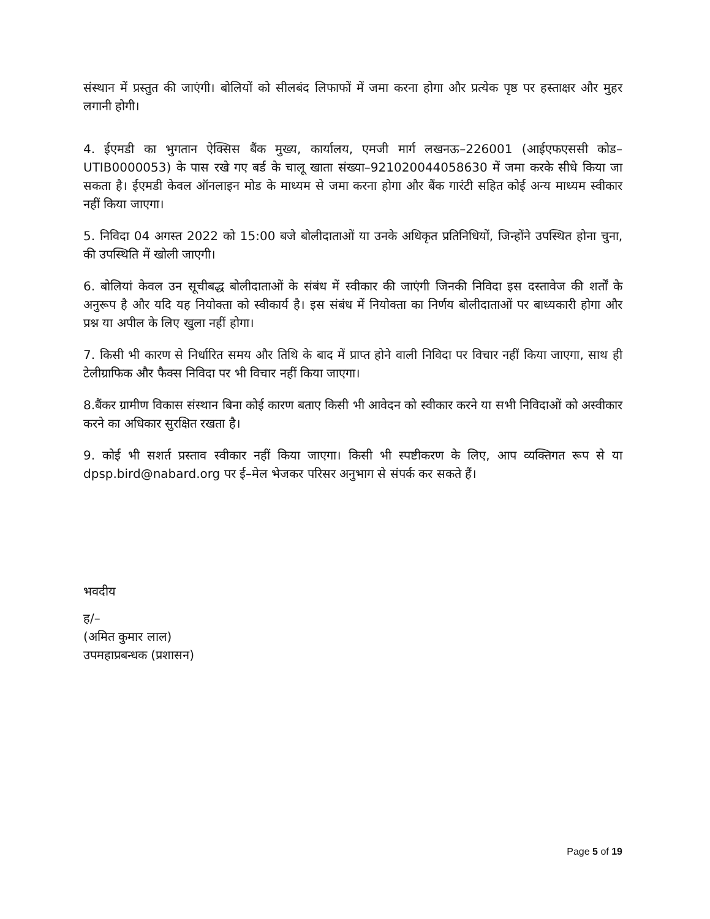संस्थान में प्रस्तुत की जाएंगी। बोलियों को सीलबंद लिफाफों में जमा करना होगा और प्रत्येक पृष्ठ पर हस्ताक्षर और मुहर लगानी होगी।
4. ईएमडी का भुगतान ऐक्सिस बैंक मुख्य, कार्यालय, एमजी मार्ग लखनऊ–226001 (आईएफएससी कोड– UTIB0000053) के पास रखे गए बर्ड के चालू खाता संख्या–921020044058630 में जमा करके सीधे किया जा सकता है। ईएमडी केवल ऑनलाइन मोड के माध्यम से जमा करना होगा और बैंक गारंटी सहित कोई अन्य माध्यम स्वीकार नहीं किया जाएगा।
5. निविदा 04 अगस्त 2022 को 15:00 बजे बोलीदाताओं या उनके अधिकृत प्रतिनिधियों, जिन्होंने उपस्थित होना चुना, की उपस्थिति में खोली जाएगी।
6. बोलियां केवल उन सूचीबद्ध बोलीदाताओं के संबंध में स्वीकार की जाएंगी जिनकी निविदा इस दस्तावेज की शर्तों के अनुरूप है और यदि यह नियोक्ता को स्वीकार्य है। इस संबंध में नियोक्ता का निर्णय बोलीदाताओं पर बाध्यकारी होगा और प्रश्न या अपील के लिए खुला नहीं होगा।
7. किसी भी कारण से निर्धारित समय और तिथि के बाद में प्राप्त होने वाली निविदा पर विचार नहीं किया जाएगा, साथ ही टेलीग्राफिक और फैक्स निविदा पर भी विचार नहीं किया जाएगा।
8.बैंकर ग्रामीण विकास संस्थान बिना कोई कारण बताए किसी भी आवेदन को स्वीकार करने या सभी निविदाओं को अस्वीकार करने का अधिकार सुरक्षित रखता है।
9. कोई भी सशर्त प्रस्ताव स्वीकार नहीं किया जाएगा। किसी भी स्पष्टीकरण के लिए, आप व्यक्तिगत रूप से या dpsp.bird@nabard.org पर ई–मेल भेजकर परिसर अनुभाग से संपर्क कर सकते हैं।
भवदीय
ह/–
(अमित कुमार लाल)
उपमहाप्रबन्धक (प्रशासन)
Page 5 of 19